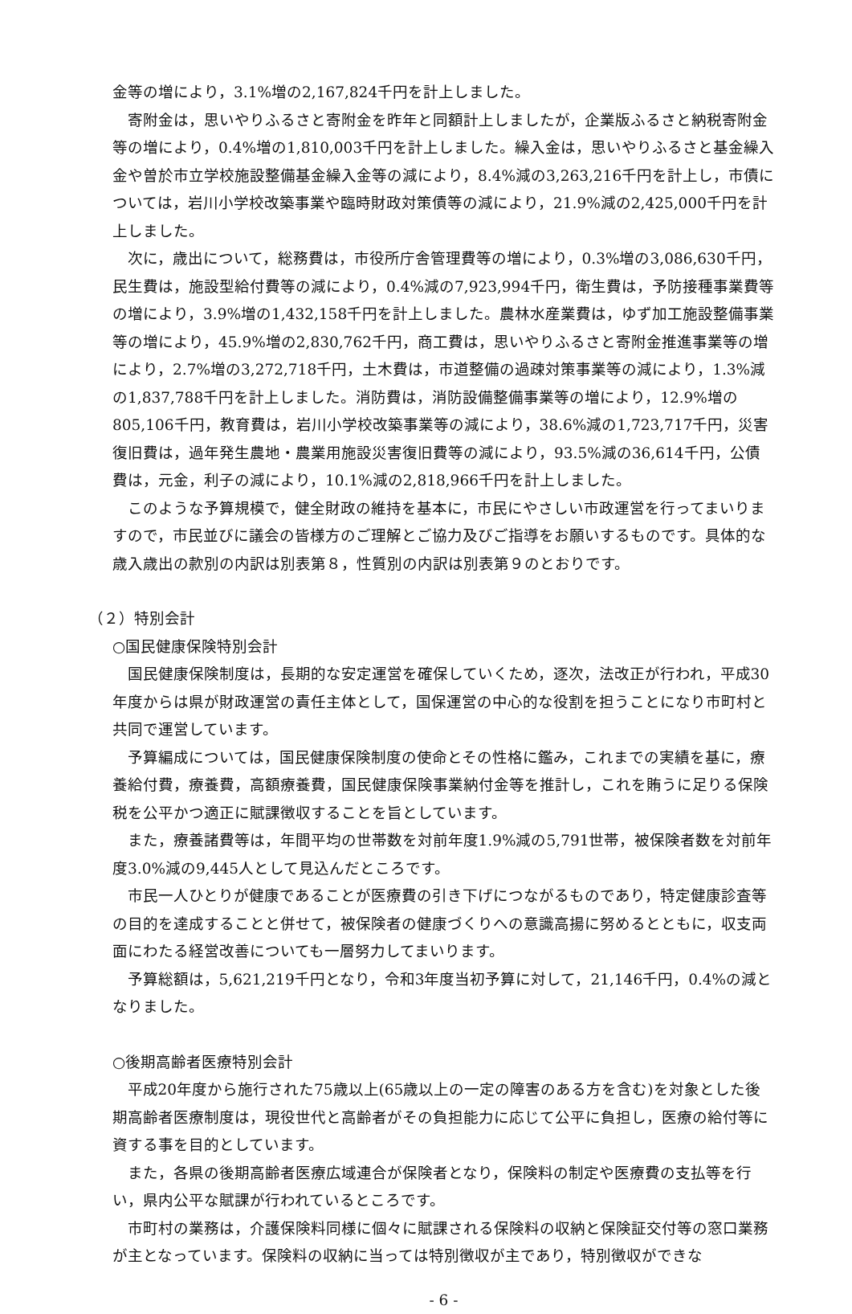金等の増により，3.1%増の2,167,824千円を計上しました。
寄附金は，思いやりふるさと寄附金を昨年と同額計上しましたが，企業版ふるさと納税寄附金等の増により，0.4%増の1,810,003千円を計上しました。繰入金は，思いやりふるさと基金繰入金や曽於市立学校施設整備基金繰入金等の減により，8.4%減の3,263,216千円を計上し，市債については，岩川小学校改築事業や臨時財政対策債等の減により，21.9%減の2,425,000千円を計上しました。
次に，歳出について，総務費は，市役所庁舎管理費等の増により，0.3%増の3,086,630千円，民生費は，施設型給付費等の減により，0.4%減の7,923,994千円，衛生費は，予防接種事業費等の増により，3.9%増の1,432,158千円を計上しました。農林水産業費は，ゆず加工施設整備事業等の増により，45.9%増の2,830,762千円，商工費は，思いやりふるさと寄附金推進事業等の増により，2.7%増の3,272,718千円，土木費は，市道整備の過疎対策事業等の減により，1.3%減の1,837,788千円を計上しました。消防費は，消防設備整備事業等の増により，12.9%増の805,106千円，教育費は，岩川小学校改築事業等の減により，38.6%減の1,723,717千円，災害復旧費は，過年発生農地・農業用施設災害復旧費等の減により，93.5%減の36,614千円，公債費は，元金，利子の減により，10.1%減の2,818,966千円を計上しました。
このような予算規模で，健全財政の維持を基本に，市民にやさしい市政運営を行ってまいりますので，市民並びに議会の皆様方のご理解とご協力及びご指導をお願いするものです。具体的な歳入歳出の款別の内訳は別表第８，性質別の内訳は別表第９のとおりです。
（２）特別会計
○国民健康保険特別会計
国民健康保険制度は，長期的な安定運営を確保していくため，逐次，法改正が行われ，平成30年度からは県が財政運営の責任主体として，国保運営の中心的な役割を担うことになり市町村と共同で運営しています。
予算編成については，国民健康保険制度の使命とその性格に鑑み，これまでの実績を基に，療養給付費，療養費，高額療養費，国民健康保険事業納付金等を推計し，これを賄うに足りる保険税を公平かつ適正に賦課徴収することを旨としています。
また，療養諸費等は，年間平均の世帯数を対前年度1.9%減の5,791世帯，被保険者数を対前年度3.0%減の9,445人として見込んだところです。
市民一人ひとりが健康であることが医療費の引き下げにつながるものであり，特定健康診査等の目的を達成することと併せて，被保険者の健康づくりへの意識高揚に努めるとともに，収支両面にわたる経営改善についても一層努力してまいります。
予算総額は，5,621,219千円となり，令和3年度当初予算に対して，21,146千円，0.4%の減となりました。
○後期高齢者医療特別会計
平成20年度から施行された75歳以上(65歳以上の一定の障害のある方を含む)を対象とした後期高齢者医療制度は，現役世代と高齢者がその負担能力に応じて公平に負担し，医療の給付等に資する事を目的としています。
また，各県の後期高齢者医療広域連合が保険者となり，保険料の制定や医療費の支払等を行い，県内公平な賦課が行われているところです。
市町村の業務は，介護保険料同様に個々に賦課される保険料の収納と保険証交付等の窓口業務が主となっています。保険料の収納に当っては特別徴収が主であり，特別徴収ができな
- 6 -